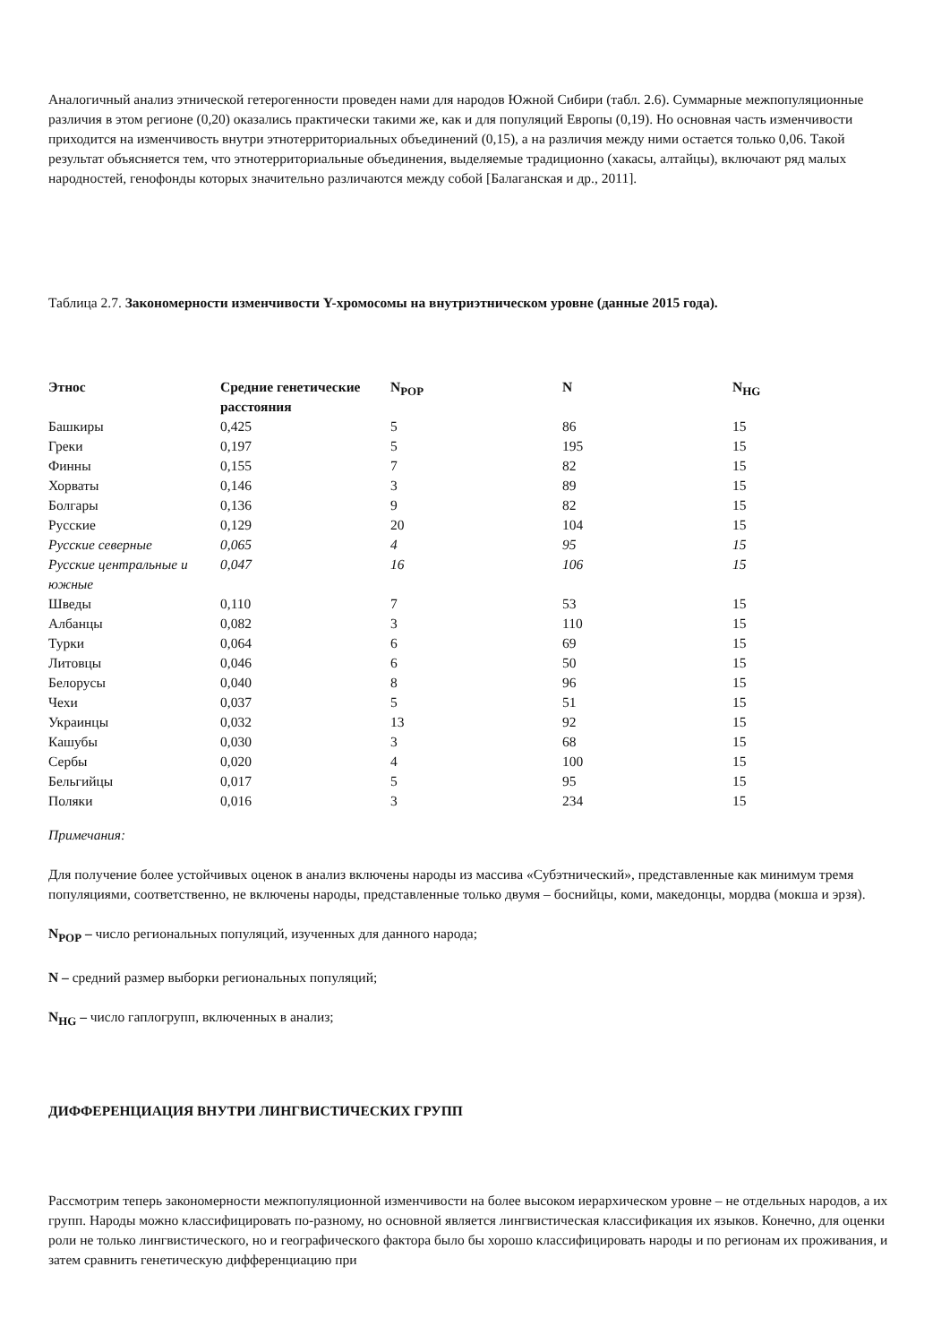Аналогичный анализ этнической гетерогенности проведен нами для народов Южной Сибири (табл. 2.6). Суммарные межпопуляционные различия в этом регионе (0,20) оказались практически такими же, как и для популяций Европы (0,19). Но основная часть изменчивости приходится на изменчивость внутри этнотерриториальных объединений (0,15), а на различия между ними остается только 0,06. Такой результат объясняется тем, что этнотерриториальные объединения, выделяемые традиционно (хакасы, алтайцы), включают ряд малых народностей, генофонды которых значительно различаются между собой [Балаганская и др., 2011].
Таблица 2.7. Закономерности изменчивости Y-хромосомы на внутриэтническом уровне (данные 2015 года).
| Этнос | Средние генетические расстояния | N<sub>POP</sub> | N | N<sub>HG</sub> |
| --- | --- | --- | --- | --- |
| Башкиры | 0,425 | 5 | 86 | 15 |
| Греки | 0,197 | 5 | 195 | 15 |
| Финны | 0,155 | 7 | 82 | 15 |
| Хорваты | 0,146 | 3 | 89 | 15 |
| Болгары | 0,136 | 9 | 82 | 15 |
| Русские | 0,129 | 20 | 104 | 15 |
| Русские северные | 0,065 | 4 | 95 | 15 |
| Русские центральные и южные | 0,047 | 16 | 106 | 15 |
| Шведы | 0,110 | 7 | 53 | 15 |
| Албанцы | 0,082 | 3 | 110 | 15 |
| Турки | 0,064 | 6 | 69 | 15 |
| Литовцы | 0,046 | 6 | 50 | 15 |
| Белорусы | 0,040 | 8 | 96 | 15 |
| Чехи | 0,037 | 5 | 51 | 15 |
| Украинцы | 0,032 | 13 | 92 | 15 |
| Кашубы | 0,030 | 3 | 68 | 15 |
| Сербы | 0,020 | 4 | 100 | 15 |
| Бельгийцы | 0,017 | 5 | 95 | 15 |
| Поляки | 0,016 | 3 | 234 | 15 |
Примечания:
Для получение более устойчивых оценок в анализ включены народы из массива «Субэтнический», представленные как минимум тремя популяциями, соответственно, не включены народы, представленные только двумя – боснийцы, коми, македонцы, мордва (мокша и эрзя).
N<sub>POP</sub> – число региональных популяций, изученных для данного народа;
N – средний размер выборки региональных популяций;
N<sub>HG</sub> – число гаплогрупп, включенных в анализ;
ДИФФЕРЕНЦИАЦИЯ ВНУТРИ ЛИНГВИСТИЧЕСКИХ ГРУПП
Рассмотрим теперь закономерности межпопуляционной изменчивости на более высоком иерархическом уровне – не отдельных народов, а их групп. Народы можно классифицировать по-разному, но основной является лингвистическая классификация их языков. Конечно, для оценки роли не только лингвистического, но и географического фактора было бы хорошо классифицировать народы и по регионам их проживания, и затем сравнить генетическую дифференциацию при